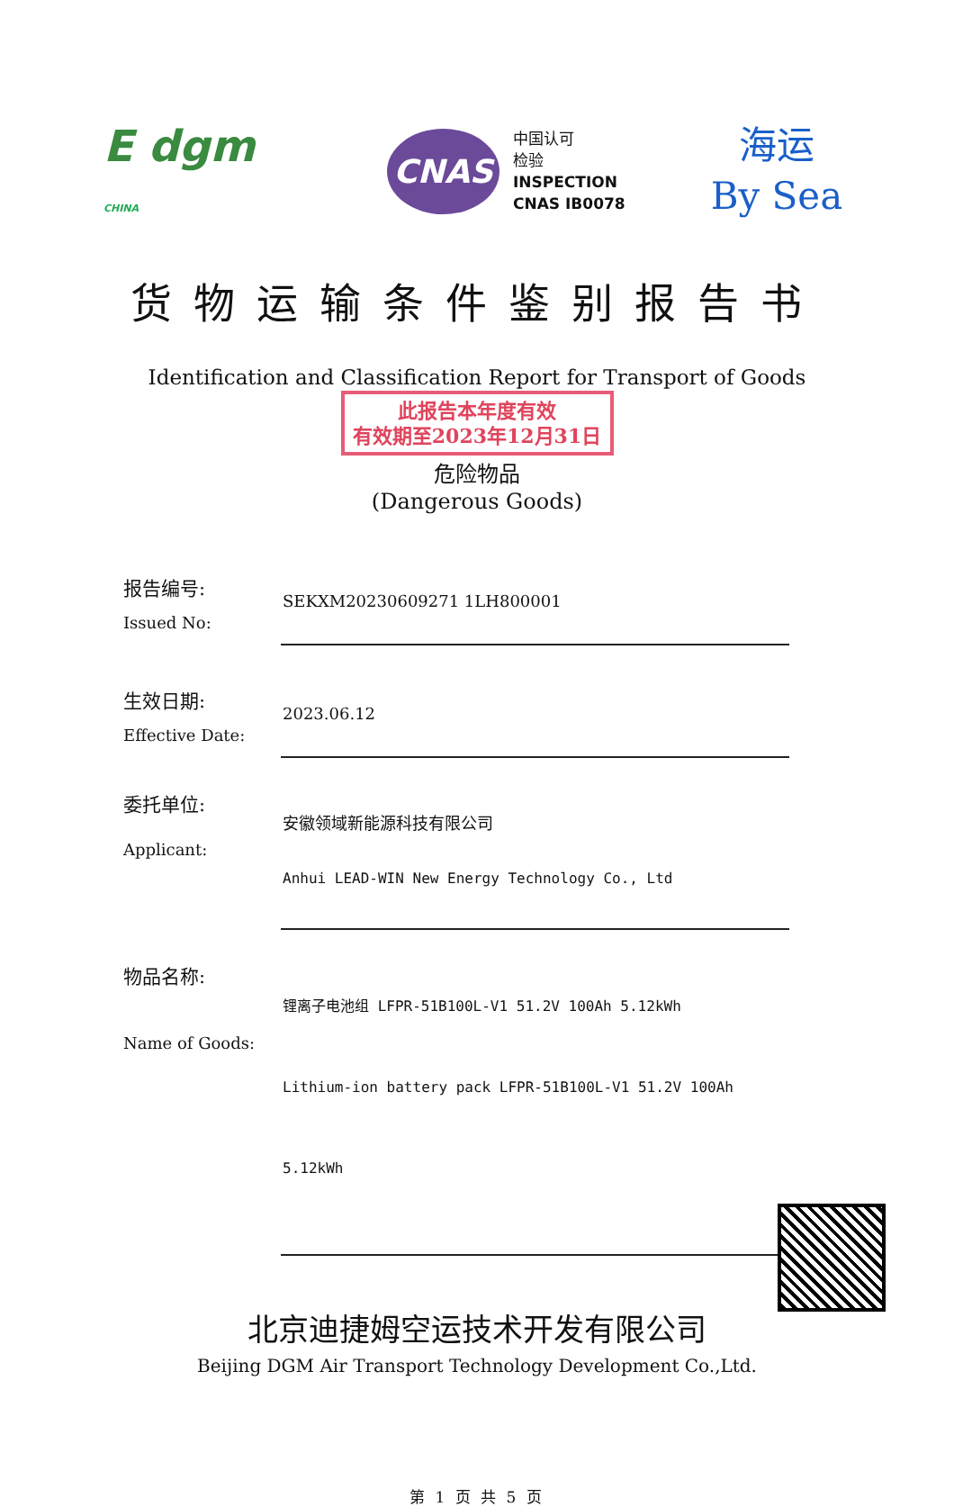E dgm
CHINA
CNAS
中国认可
检验
INSPECTION
CNAS IB0078
海运
By Sea
货物运输条件鉴别报告书
Identification and Classification Report for Transport of Goods
此报告本年度有效
有效期至2023年12月31日
危险物品
(Dangerous Goods)
报告编号:
Issued No:
SEKXM20230609271 1LH800001
生效日期:
Effective Date:
2023.06.12
委托单位:
Applicant:
安徽领域新能源科技有限公司
Anhui LEAD-WIN New Energy Technology Co., Ltd
物品名称:
Name of Goods:
锂离子电池组 LFPR-51B100L-V1 51.2V 100Ah 5.12kWh
Lithium-ion battery pack LFPR-51B100L-V1 51.2V 100Ah 5.12kWh
北京迪捷姆空运技术开发有限公司
Beijing DGM Air Transport Technology Development Co.,Ltd.
第 1 页 共 5 页